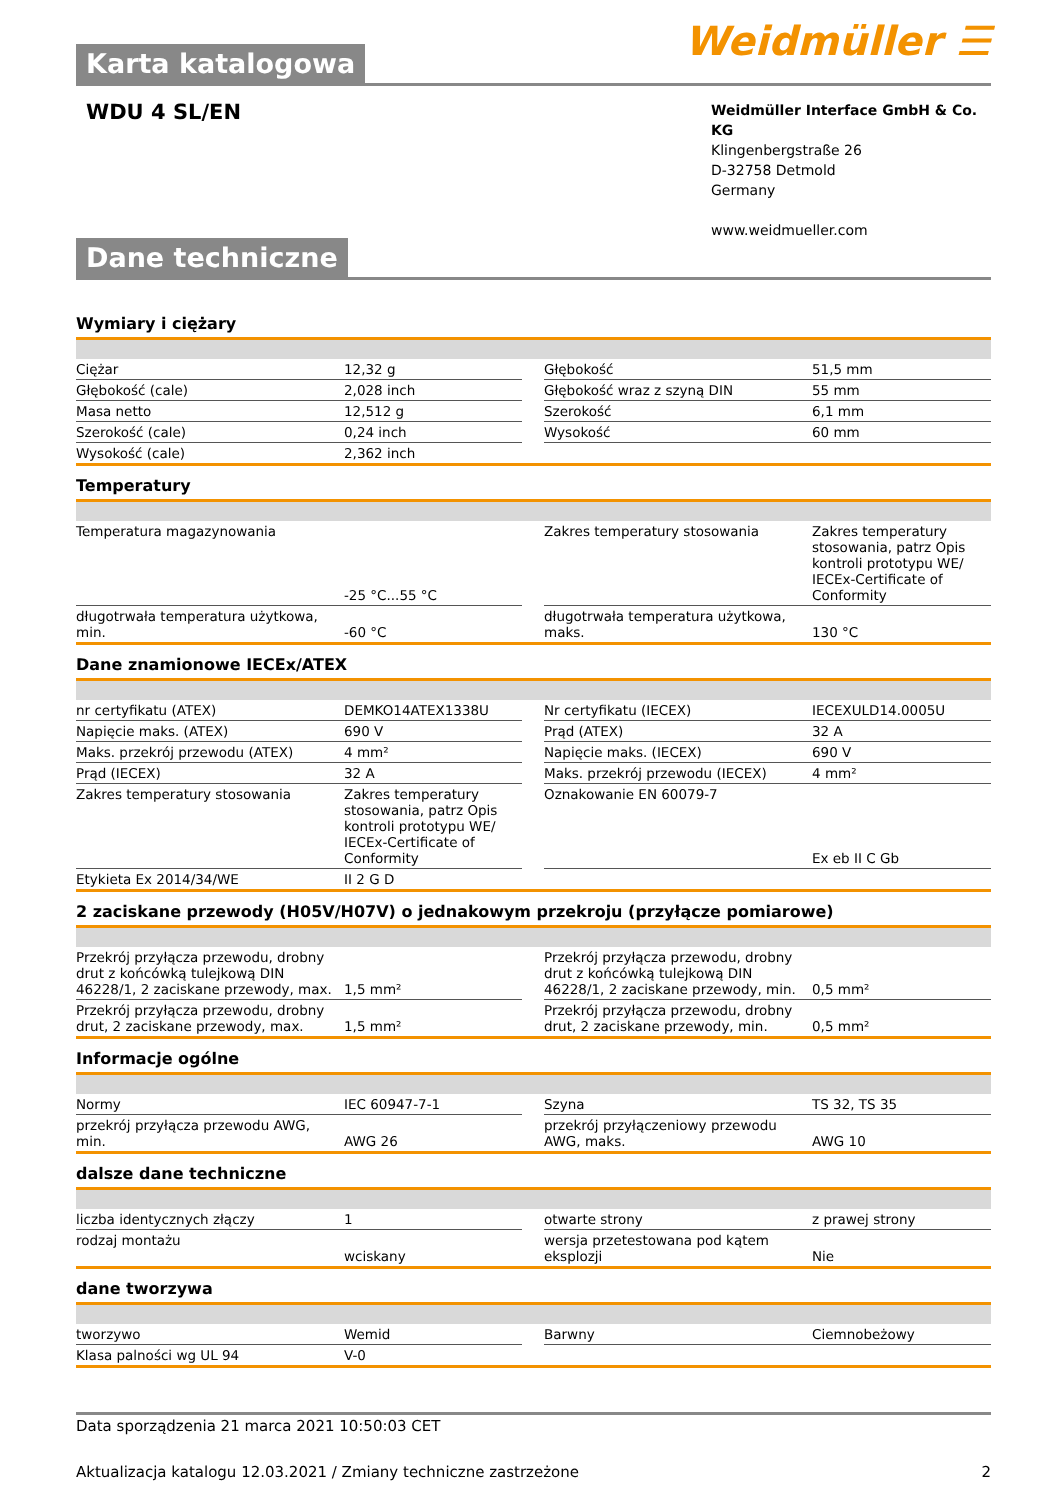Weidmüller ☰
Karta katalogowa
WDU 4 SL/EN
Weidmüller Interface GmbH & Co. KG
Klingenbergstraße 26
D-32758 Detmold
Germany
www.weidmueller.com
Dane techniczne
Wymiary i ciężary
| Ciężar | 12,32 g | | Głębokość | 51,5 mm |
| Głębokość (cale) | 2,028 inch | | Głębokość wraz z szyną DIN | 55 mm |
| Masa netto | 12,512 g | | Szerokość | 6,1 mm |
| Szerokość (cale) | 0,24 inch | | Wysokość | 60 mm |
| Wysokość (cale) | 2,362 inch | | | |
Temperatury
| Temperatura magazynowania | -25 °C...55 °C | | Zakres temperatury stosowania | Zakres temperatury stosowania, patrz Opis kontroli prototypu WE/ IECEx-Certificate of Conformity |
| długotrwała temperatura użytkowa, min. | -60 °C | | długotrwała temperatura użytkowa, maks. | 130 °C |
Dane znamionowe IECEx/ATEX
| nr certyfikatu (ATEX) | DEMKO14ATEX1338U | | Nr certyfikatu (IECEX) | IECEXULD14.0005U |
| Napięcie maks. (ATEX) | 690 V | | Prąd (ATEX) | 32 A |
| Maks. przekrój przewodu (ATEX) | 4 mm² | | Napięcie maks. (IECEX) | 690 V |
| Prąd (IECEX) | 32 A | | Maks. przekrój przewodu (IECEX) | 4 mm² |
| Zakres temperatury stosowania | Zakres temperatury stosowania, patrz Opis kontroli prototypu WE/ IECEx-Certificate of Conformity | | Oznakowanie EN 60079-7 | Ex eb II C Gb |
| Etykieta Ex 2014/34/WE | II 2 G D | | | |
2 zaciskane przewody (H05V/H07V) o jednakowym przekroju (przyłącze pomiarowe)
| Przekrój przyłącza przewodu, drobny drut z końcówką tulejkową DIN 46228/1, 2 zaciskane przewody, max. | 1,5 mm² | | Przekrój przyłącza przewodu, drobny drut z końcówką tulejkową DIN 46228/1, 2 zaciskane przewody, min. | 0,5 mm² |
| Przekrój przyłącza przewodu, drobny drut, 2 zaciskane przewody, max. | 1,5 mm² | | Przekrój przyłącza przewodu, drobny drut, 2 zaciskane przewody, min. | 0,5 mm² |
Informacje ogólne
| Normy | IEC 60947-7-1 | | Szyna | TS 32, TS 35 |
| przekrój przyłącza przewodu AWG, min. | AWG 26 | | przekrój przyłączeniowy przewodu AWG, maks. | AWG 10 |
dalsze dane techniczne
| liczba identycznych złączy | 1 | | otwarte strony | z prawej strony |
| rodzaj montażu | wciskany | | wersja przetestowana pod kątem eksplozji | Nie |
dane tworzywa
| tworzywo | Wemid | | Barwny | Ciemnobeżowy |
| Klasa palności wg UL 94 | V-0 | | | |
Data sporządzenia 21 marca 2021 10:50:03 CET
Aktualizacja katalogu 12.03.2021 / Zmiany techniczne zastrzeżone 2